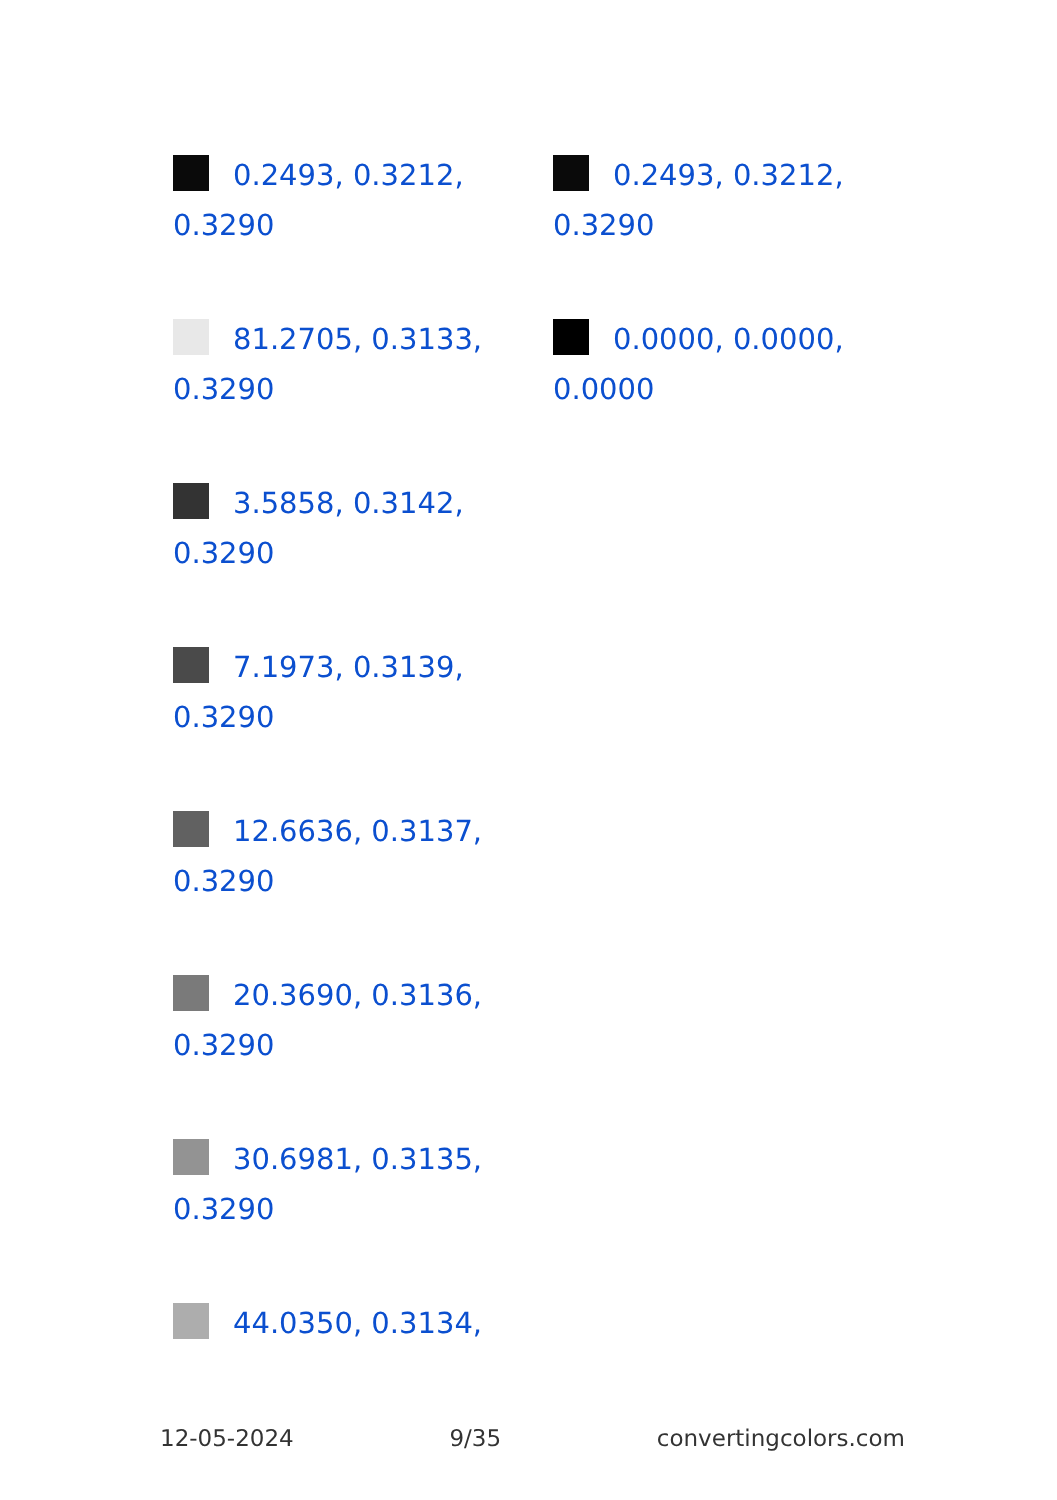0.2493, 0.3212, 0.3290
81.2705, 0.3133, 0.3290
3.5858, 0.3142, 0.3290
7.1973, 0.3139, 0.3290
12.6636, 0.3137, 0.3290
20.3690, 0.3136, 0.3290
30.6981, 0.3135, 0.3290
44.0350, 0.3134,
0.2493, 0.3212, 0.3290
0.0000, 0.0000, 0.0000
12-05-2024 9/35 convertingcolors.com